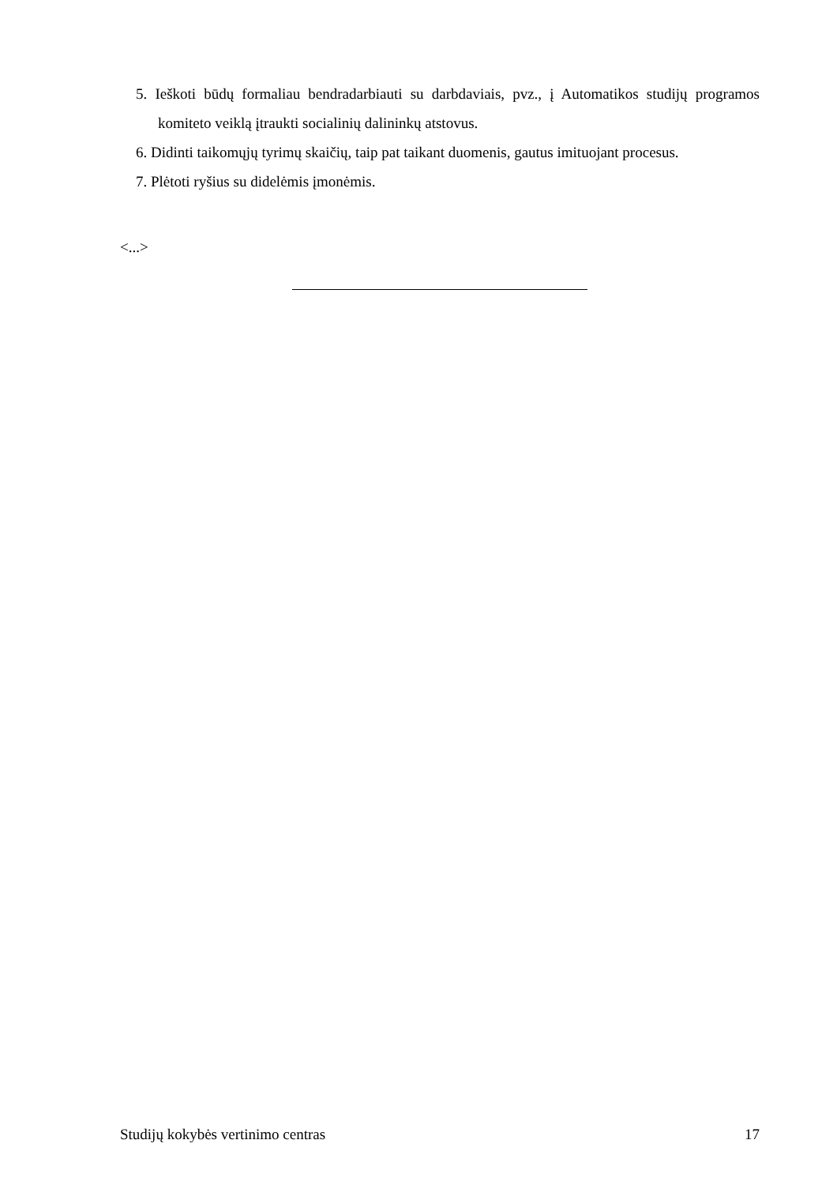5. Ieškoti būdų formaliau bendradarbiauti su darbdaviais, pvz., į Automatikos studijų programos komiteto veiklą įtraukti socialinių dalininkų atstovus.
6. Didinti taikomųjų tyrimų skaičių, taip pat taikant duomenis, gautus imituojant procesus.
7. Plėtoti ryšius su didelėmis įmonėmis.
<...>
Studijų kokybės vertinimo centras 17